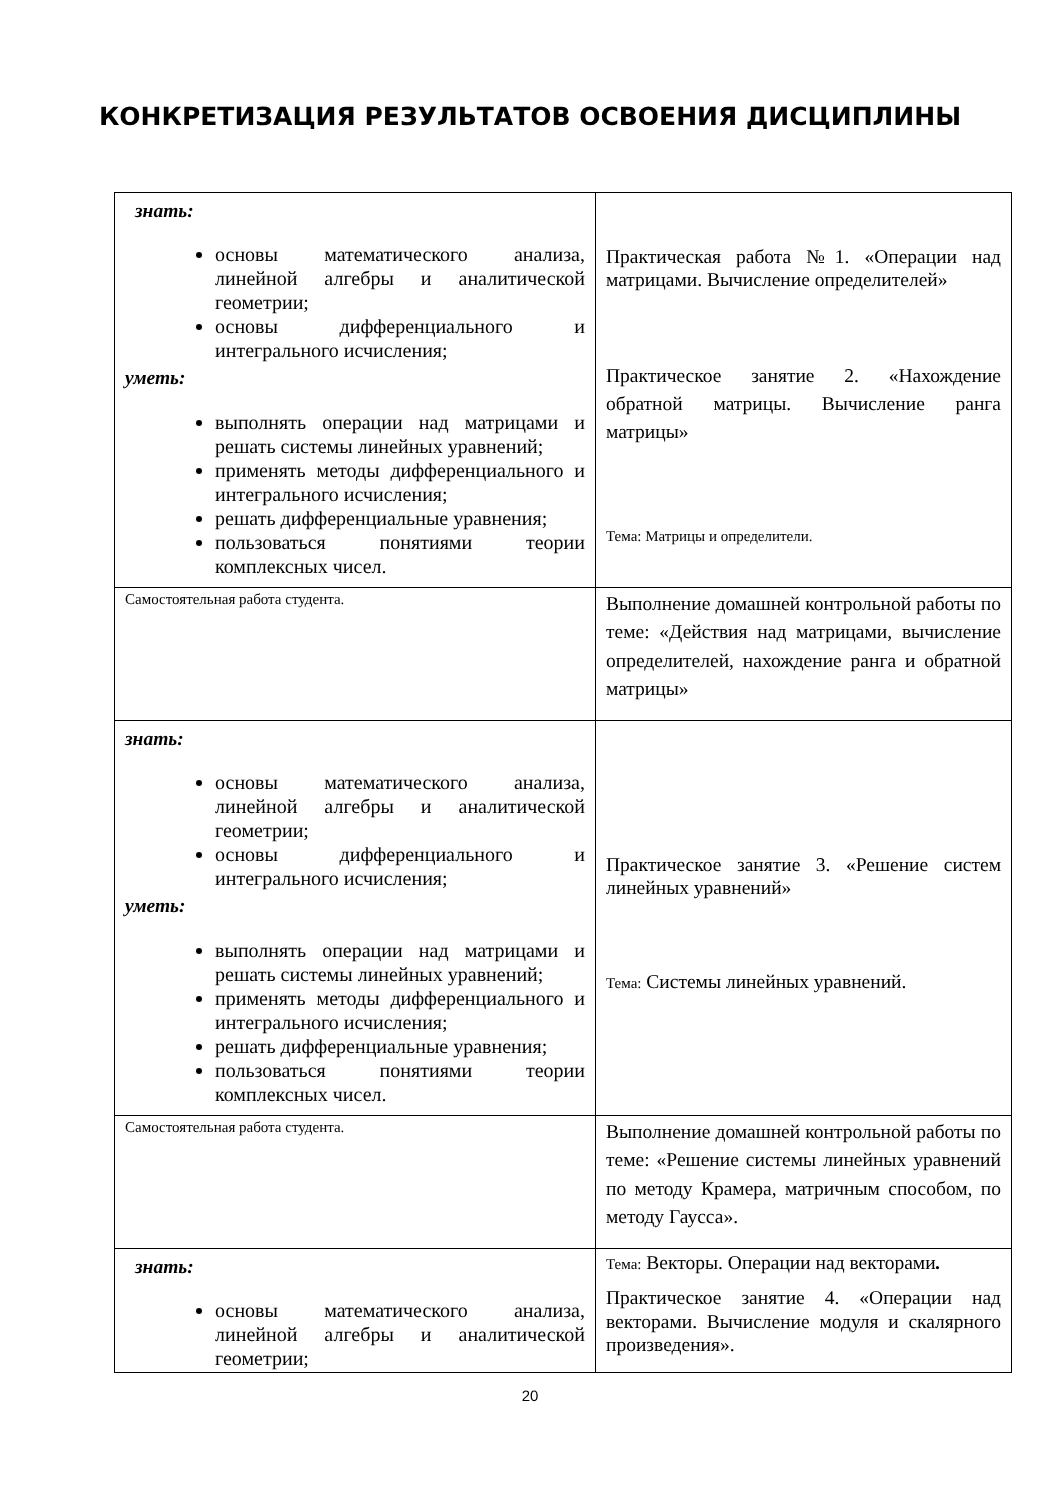КОНКРЕТИЗАЦИЯ РЕЗУЛЬТАТОВ ОСВОЕНИЯ ДИСЦИПЛИНЫ
| знать: основы математического анализа, линейной алгебры и аналитической геометрии; основы дифференциального и интегрального исчисления; уметь: выполнять операции над матрицами и решать системы линейных уравнений; применять методы дифференциального и интегрального исчисления; решать дифференциальные уравнения; пользоваться понятиями теории комплексных чисел. | Практическая работа №1. «Операции над матрицами. Вычисление определителей» Практическое занятие 2. «Нахождение обратной матрицы. Вычисление ранга матрицы» Тема: Матрицы и определители. |
| Самостоятельная работа студента. | Выполнение домашней контрольной работы по теме: «Действия над матрицами, вычисление определителей, нахождение ранга и обратной матрицы» |
| знать: основы математического анализа, линейной алгебры и аналитической геометрии; основы дифференциального и интегрального исчисления; уметь: выполнять операции над матрицами и решать системы линейных уравнений; применять методы дифференциального и интегрального исчисления; решать дифференциальные уравнения; пользоваться понятиями теории комплексных чисел. | Практическое занятие 3. «Решение систем линейных уравнений» Тема: Системы линейных уравнений. |
| Самостоятельная работа студента. | Выполнение домашней контрольной работы по теме: «Решение системы линейных уравнений по методу Крамера, матричным способом, по методу Гаусса». |
| знать: основы математического анализа, линейной алгебры и аналитической геометрии; | Тема: Векторы. Операции над векторами . Практическое занятие 4. «Операции над векторами. Вычисление модуля и скалярного произведения». |
20